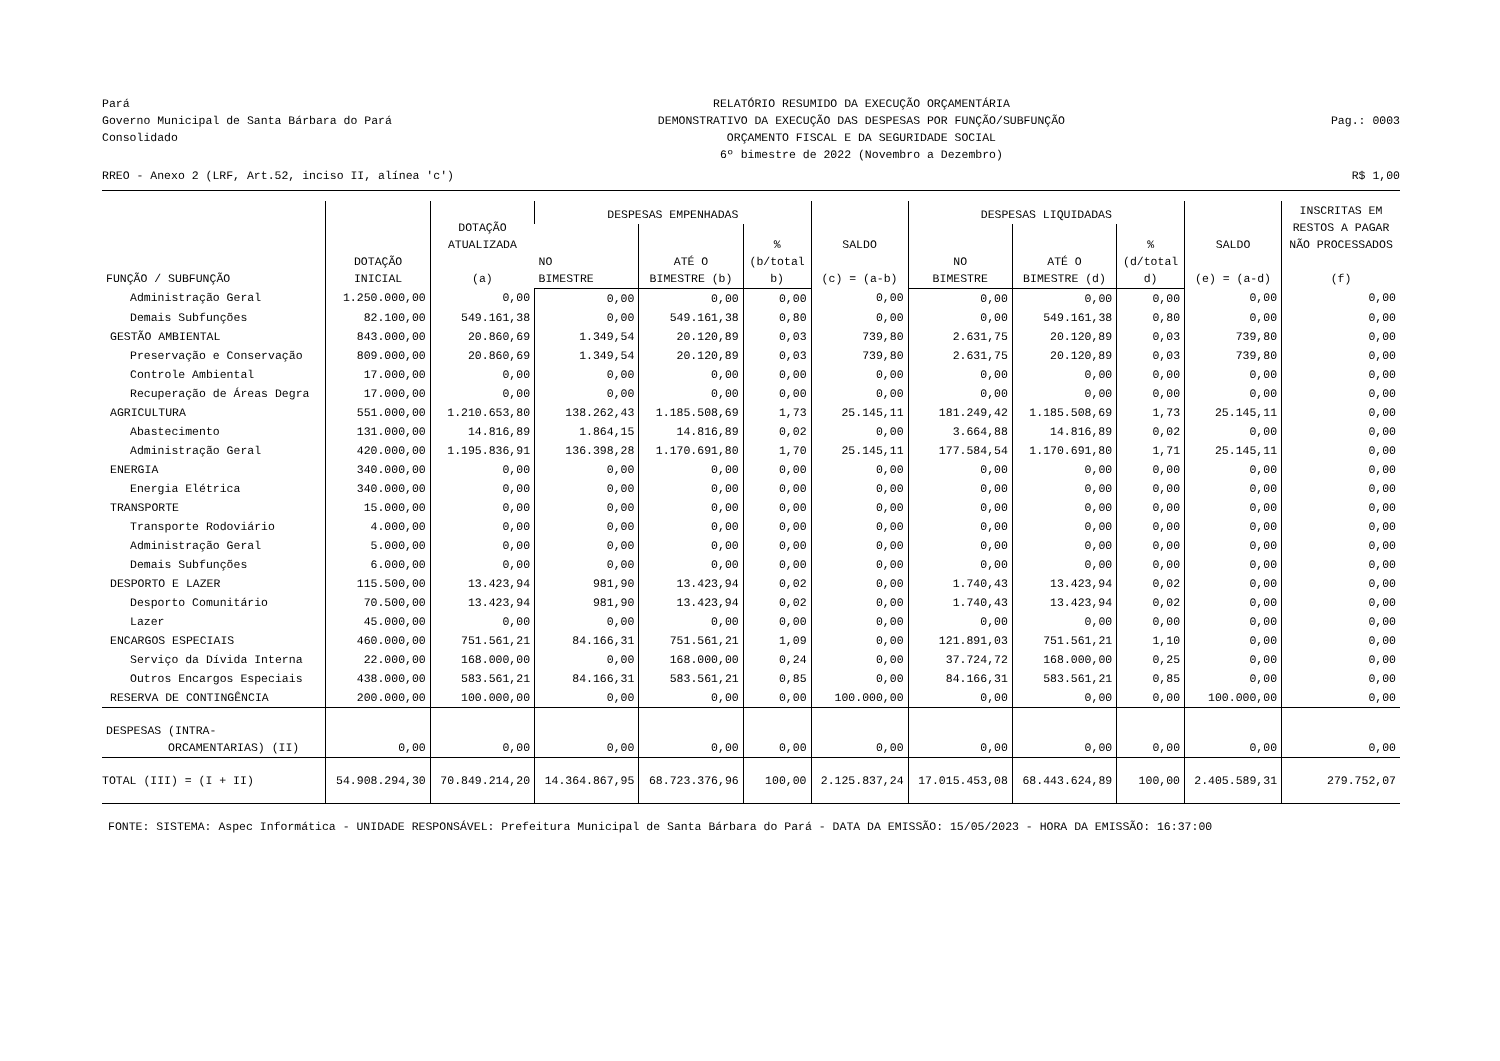Pará
Governo Municipal de Santa Bárbara do Pará
Consolidado
RELATÓRIO RESUMIDO DA EXECUÇÃO ORÇAMENTÁRIA
DEMONSTRATIVO DA EXECUÇÃO DAS DESPESAS POR FUNÇÃO/SUBFUNÇÃO
ORÇAMENTO FISCAL E DA SEGURIDADE SOCIAL
6º bimestre de 2022 (Novembro a Dezembro)
Pag.: 0003
RREO - Anexo 2 (LRF, Art.52, inciso II, alínea 'c') R$ 1,00
| FUNÇÃO / SUBFUNÇÃO | DOTAÇÃO INICIAL | DOTAÇÃO ATUALIZADA (a) | DESPESAS EMPENHADAS | | | SALDO (c) = (a-b) | DESPESAS LIQUIDADAS | | | SALDO (e) = (a-d) | INSCRITAS EM RESTOS A PAGAR NÃO PROCESSADOS (f) |
| --- | --- | --- | --- | --- | --- | --- | --- | --- | --- | --- | --- |
| | | | NO BIMESTRE | ATÉ O BIMESTRE (b) | % (b/total b) | | NO BIMESTRE | ATÉ O BIMESTRE (d) | % (d/total d) | | |
| Administração Geral | 1.250.000,00 | 0,00 | 0,00 | 0,00 | 0,00 | 0,00 | 0,00 | 0,00 | 0,00 | 0,00 | 0,00 |
| Demais Subfunções | 82.100,00 | 549.161,38 | 0,00 | 549.161,38 | 0,80 | 0,00 | 0,00 | 549.161,38 | 0,80 | 0,00 | 0,00 |
| GESTÃO AMBIENTAL | 843.000,00 | 20.860,69 | 1.349,54 | 20.120,89 | 0,03 | 739,80 | 2.631,75 | 20.120,89 | 0,03 | 739,80 | 0,00 |
| Preservação e Conservação | 809.000,00 | 20.860,69 | 1.349,54 | 20.120,89 | 0,03 | 739,80 | 2.631,75 | 20.120,89 | 0,03 | 739,80 | 0,00 |
| Controle Ambiental | 17.000,00 | 0,00 | 0,00 | 0,00 | 0,00 | 0,00 | 0,00 | 0,00 | 0,00 | 0,00 | 0,00 |
| Recuperação de Áreas Degra | 17.000,00 | 0,00 | 0,00 | 0,00 | 0,00 | 0,00 | 0,00 | 0,00 | 0,00 | 0,00 | 0,00 |
| AGRICULTURA | 551.000,00 | 1.210.653,80 | 138.262,43 | 1.185.508,69 | 1,73 | 25.145,11 | 181.249,42 | 1.185.508,69 | 1,73 | 25.145,11 | 0,00 |
| Abastecimento | 131.000,00 | 14.816,89 | 1.864,15 | 14.816,89 | 0,02 | 0,00 | 3.664,88 | 14.816,89 | 0,02 | 0,00 | 0,00 |
| Administração Geral | 420.000,00 | 1.195.836,91 | 136.398,28 | 1.170.691,80 | 1,70 | 25.145,11 | 177.584,54 | 1.170.691,80 | 1,71 | 25.145,11 | 0,00 |
| ENERGIA | 340.000,00 | 0,00 | 0,00 | 0,00 | 0,00 | 0,00 | 0,00 | 0,00 | 0,00 | 0,00 | 0,00 |
| Energia Elétrica | 340.000,00 | 0,00 | 0,00 | 0,00 | 0,00 | 0,00 | 0,00 | 0,00 | 0,00 | 0,00 | 0,00 |
| TRANSPORTE | 15.000,00 | 0,00 | 0,00 | 0,00 | 0,00 | 0,00 | 0,00 | 0,00 | 0,00 | 0,00 | 0,00 |
| Transporte Rodoviário | 4.000,00 | 0,00 | 0,00 | 0,00 | 0,00 | 0,00 | 0,00 | 0,00 | 0,00 | 0,00 | 0,00 |
| Administração Geral | 5.000,00 | 0,00 | 0,00 | 0,00 | 0,00 | 0,00 | 0,00 | 0,00 | 0,00 | 0,00 | 0,00 |
| Demais Subfunções | 6.000,00 | 0,00 | 0,00 | 0,00 | 0,00 | 0,00 | 0,00 | 0,00 | 0,00 | 0,00 | 0,00 |
| DESPORTO E LAZER | 115.500,00 | 13.423,94 | 981,90 | 13.423,94 | 0,02 | 0,00 | 1.740,43 | 13.423,94 | 0,02 | 0,00 | 0,00 |
| Desporto Comunitário | 70.500,00 | 13.423,94 | 981,90 | 13.423,94 | 0,02 | 0,00 | 1.740,43 | 13.423,94 | 0,02 | 0,00 | 0,00 |
| Lazer | 45.000,00 | 0,00 | 0,00 | 0,00 | 0,00 | 0,00 | 0,00 | 0,00 | 0,00 | 0,00 | 0,00 |
| ENCARGOS ESPECIAIS | 460.000,00 | 751.561,21 | 84.166,31 | 751.561,21 | 1,09 | 0,00 | 121.891,03 | 751.561,21 | 1,10 | 0,00 | 0,00 |
| Serviço da Dívida Interna | 22.000,00 | 168.000,00 | 0,00 | 168.000,00 | 0,24 | 0,00 | 37.724,72 | 168.000,00 | 0,25 | 0,00 | 0,00 |
| Outros Encargos Especiais | 438.000,00 | 583.561,21 | 84.166,31 | 583.561,21 | 0,85 | 0,00 | 84.166,31 | 583.561,21 | 0,85 | 0,00 | 0,00 |
| RESERVA DE CONTINGÊNCIA | 200.000,00 | 100.000,00 | 0,00 | 0,00 | 0,00 | 100.000,00 | 0,00 | 0,00 | 0,00 | 100.000,00 | 0,00 |
| DESPESAS (INTRA- ORCAMENTARIAS) (II) | 0,00 | 0,00 | 0,00 | 0,00 | 0,00 | 0,00 | 0,00 | 0,00 | 0,00 | 0,00 | 0,00 |
| TOTAL (III) = (I + II) | 54.908.294,30 | 70.849.214,20 | 14.364.867,95 | 68.723.376,96 | 100,00 | 2.125.837,24 | 17.015.453,08 | 68.443.624,89 | 100,00 | 2.405.589,31 | 279.752,07 |
FONTE: SISTEMA: Aspec Informática - UNIDADE RESPONSÁVEL: Prefeitura Municipal de Santa Bárbara do Pará - DATA DA EMISSÃO: 15/05/2023 - HORA DA EMISSÃO: 16:37:00